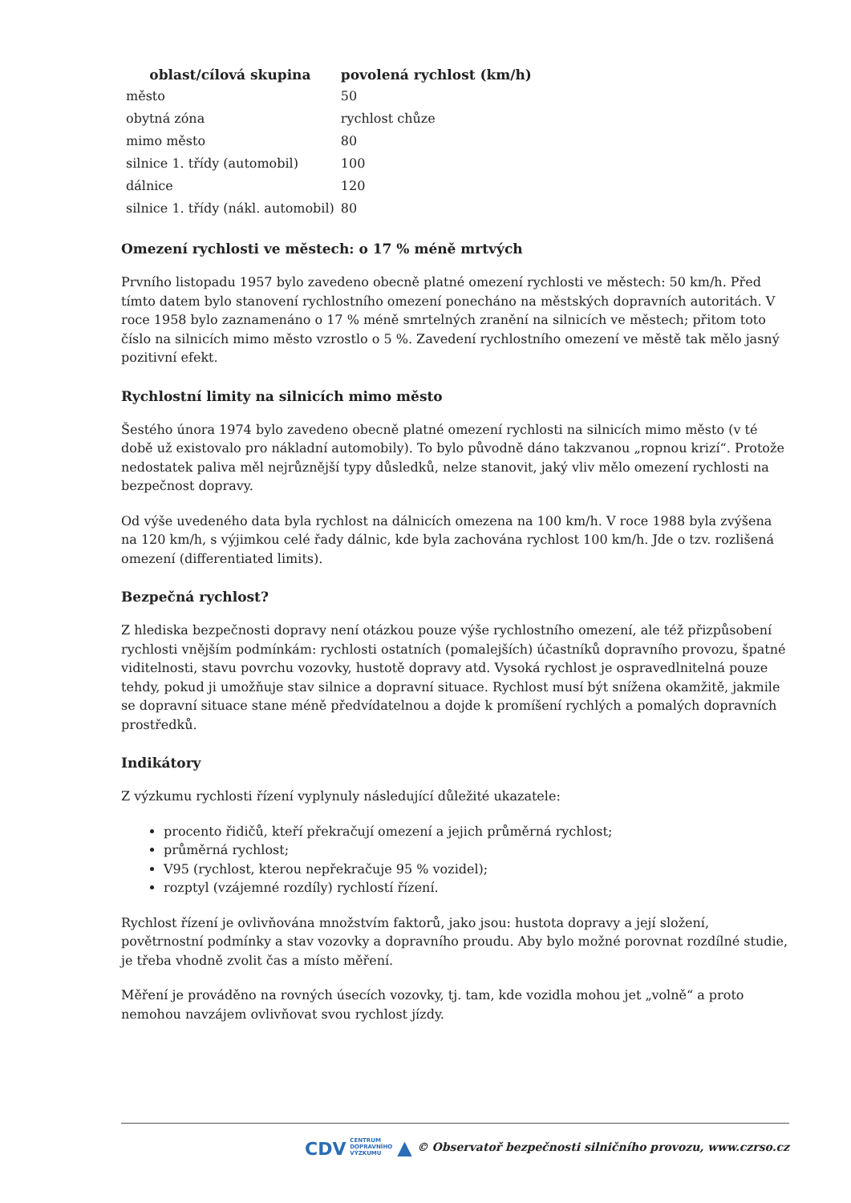| oblast/cílová skupina | povolená rychlost (km/h) |
| --- | --- |
| město | 50 |
| obytná zóna | rychlost chůze |
| mimo město | 80 |
| silnice 1. třídy (automobil) | 100 |
| dálnice | 120 |
| silnice 1. třídy (nákl. automobil) | 80 |
Omezení rychlosti ve městech: o 17 % méně mrtvých
Prvního listopadu 1957 bylo zavedeno obecně platné omezení rychlosti ve městech: 50 km/h. Před tímto datem bylo stanovení rychlostního omezení ponecháno na městských dopravních autoritách. V roce 1958 bylo zaznamenáno o 17 % méně smrtelných zranění na silnicích ve městech; přitom toto číslo na silnicích mimo město vzrostlo o 5 %. Zavedení rychlostního omezení ve městě tak mělo jasný pozitivní efekt.
Rychlostní limity na silnicích mimo město
Šestého února 1974 bylo zavedeno obecně platné omezení rychlosti na silnicích mimo město (v té době už existovalo pro nákladní automobily). To bylo původně dáno takzvanou „ropnou krizí“. Protože nedostatek paliva měl nejrůznější typy důsledků, nelze stanovit, jaký vliv mělo omezení rychlosti na bezpečnost dopravy.
Od výše uvedeného data byla rychlost na dálnicích omezena na 100 km/h. V roce 1988 byla zvýšena na 120 km/h, s výjimkou celé řady dálnic, kde byla zachována rychlost 100 km/h. Jde o tzv. rozlišená omezení (differentiated limits).
Bezpečná rychlost?
Z hlediska bezpečnosti dopravy není otázkou pouze výše rychlostního omezení, ale též přizpůsobení rychlosti vnějším podmínkám: rychlosti ostatních (pomalejších) účastníků dopravního provozu, špatné viditelnosti, stavu povrchu vozovky, hustotě dopravy atd. Vysoká rychlost je ospravedlnitelná pouze tehdy, pokud ji umožňuje stav silnice a dopravní situace. Rychlost musí být snížena okamžitě, jakmile se dopravní situace stane méně předvídatelnou a dojde k promíšení rychlých a pomalých dopravních prostředků.
Indikátory
Z výzkumu rychlosti řízení vyplynuly následující důležité ukazatele:
procento řidičů, kteří překračují omezení a jejich průměrná rychlost;
průměrná rychlost;
V95 (rychlost, kterou nepřekračuje 95 % vozidel);
rozptyl (vzájemné rozdíly) rychlostí řízení.
Rychlost řízení je ovlivňována množstvím faktorů, jako jsou: hustota dopravy a její složení, povětrnostní podmínky a stav vozovky a dopravního proudu. Aby bylo možné porovnat rozdílné studie, je třeba vhodně zvolit čas a místo měření.
Měření je prováděno na rovných úsecích vozovky, tj. tam, kde vozidla mohou jet „volně“ a proto nemohou navzájem ovlivňovat svou rychlost jízdy.
CDV CENTRUM
DOPRAVNÍHO
VÝZKUMU ▲ © Observatoř bezpečnosti silničního provozu, www.czrso.cz